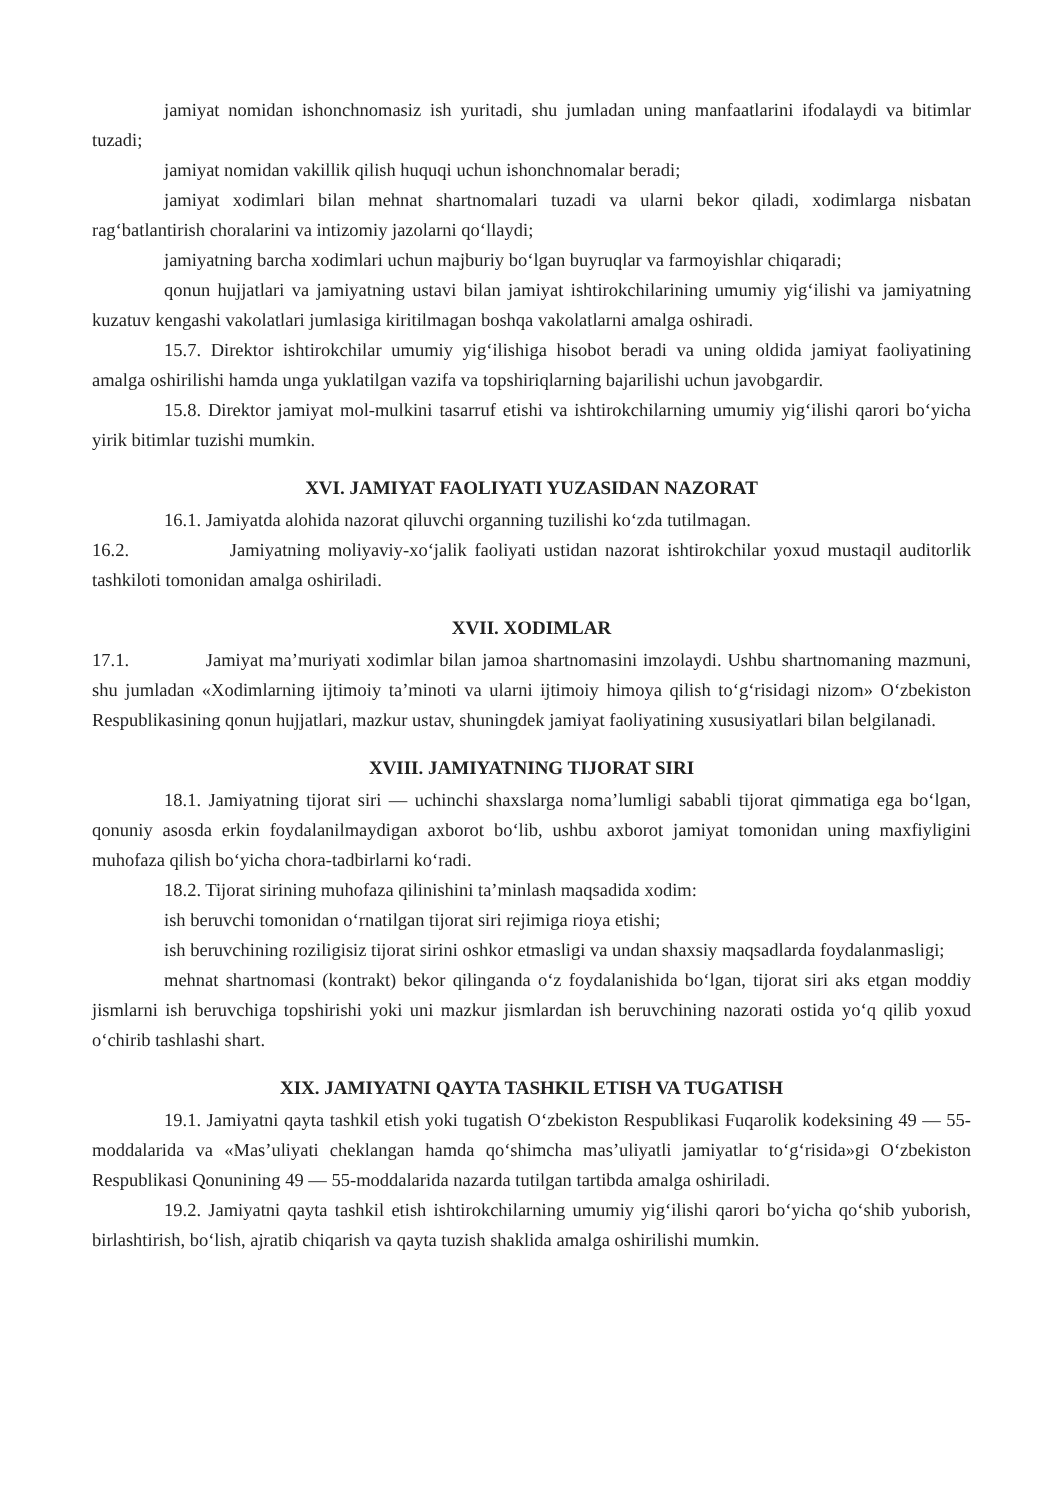jamiyat nomidan ishonchnomasiz ish yuritadi, shu jumladan uning manfaatlarini ifodalaydi va bitimlar tuzadi;
jamiyat nomidan vakillik qilish huquqi uchun ishonchnomalar beradi;
jamiyat xodimlari bilan mehnat shartnomalari tuzadi va ularni bekor qiladi, xodimlarga nisbatan rag‘batlantirish choralarini va intizomiy jazolarni qo‘llaydi;
jamiyatning barcha xodimlari uchun majburiy bo‘lgan buyruqlar va farmoyishlar chiqaradi;
qonun hujjatlari va jamiyatning ustavi bilan jamiyat ishtirokchilarining umumiy yig‘ilishi va jamiyatning kuzatuv kengashi vakolatlari jumlasiga kiritilmagan boshqa vakolatlarni amalga oshiradi.
15.7. Direktor ishtirokchilar umumiy yig‘ilishiga hisobot beradi va uning oldida jamiyat faoliyatining amalga oshirilishi hamda unga yuklatilgan vazifa va topshiriqlarning bajarilishi uchun javobgardir.
15.8. Direktor jamiyat mol-mulkini tasarruf etishi va ishtirokchilarning umumiy yig‘ilishi qarori bo‘yicha yirik bitimlar tuzishi mumkin.
XVI. JAMIYAT FAOLIYATI YUZASIDAN NAZORAT
16.1. Jamiyatda alohida nazorat qiluvchi organning tuzilishi ko‘zda tutilmagan.
16.2. Jamiyatning moliyaviy-xo‘jalik faoliyati ustidan nazorat ishtirokchilar yoxud mustaqil auditorlik tashkiloti tomonidan amalga oshiriladi.
XVII. XODIMLAR
17.1. Jamiyat ma’muriyati xodimlar bilan jamoa shartnomasini imzolaydi. Ushbu shartnomaning mazmuni, shu jumladan «Xodimlarning ijtimoiy ta’minoti va ularni ijtimoiy himoya qilish to‘g‘risidagi nizom» O‘zbekiston Respublikasining qonun hujjatlari, mazkur ustav, shuningdek jamiyat faoliyatining xususiyatlari bilan belgilanadi.
XVIII. JAMIYATNING TIJORAT SIRI
18.1. Jamiyatning tijorat siri — uchinchi shaxslarga noma’lumligi sababli tijorat qimmatiga ega bo‘lgan, qonuniy asosda erkin foydalanilmaydigan axborot bo‘lib, ushbu axborot jamiyat tomonidan uning maxfiyligini muhofaza qilish bo‘yicha chora-tadbirlarni ko‘radi.
18.2. Tijorat sirining muhofaza qilinishini ta’minlash maqsadida xodim:
ish beruvchi tomonidan o‘rnatilgan tijorat siri rejimiga rioya etishi;
ish beruvchining roziligisiz tijorat sirini oshkor etmasligi va undan shaxsiy maqsadlarda foydalanmasligi;
mehnat shartnomasi (kontrakt) bekor qilinganda o‘z foydalanishida bo‘lgan, tijorat siri aks etgan moddiy jismlarni ish beruvchiga topshirishi yoki uni mazkur jismlardan ish beruvchining nazorati ostida yo‘q qilib yoxud o‘chirib tashlashi shart.
XIX. JAMIYATNI QAYTA TASHKIL ETISH VA TUGATISH
19.1. Jamiyatni qayta tashkil etish yoki tugatish O‘zbekiston Respublikasi Fuqarolik kodeksining 49 — 55-moddalarida va «Mas’uliyati cheklangan hamda qo‘shimcha mas’uliyatli jamiyatlar to‘g‘risida»gi O‘zbekiston Respublikasi Qonunining 49 — 55-moddalarida nazarda tutilgan tartibda amalga oshiriladi.
19.2. Jamiyatni qayta tashkil etish ishtirokchilarning umumiy yig‘ilishi qarori bo‘yicha qo‘shib yuborish, birlashtirish, bo‘lish, ajratib chiqarish va qayta tuzish shaklida amalga oshirilishi mumkin.